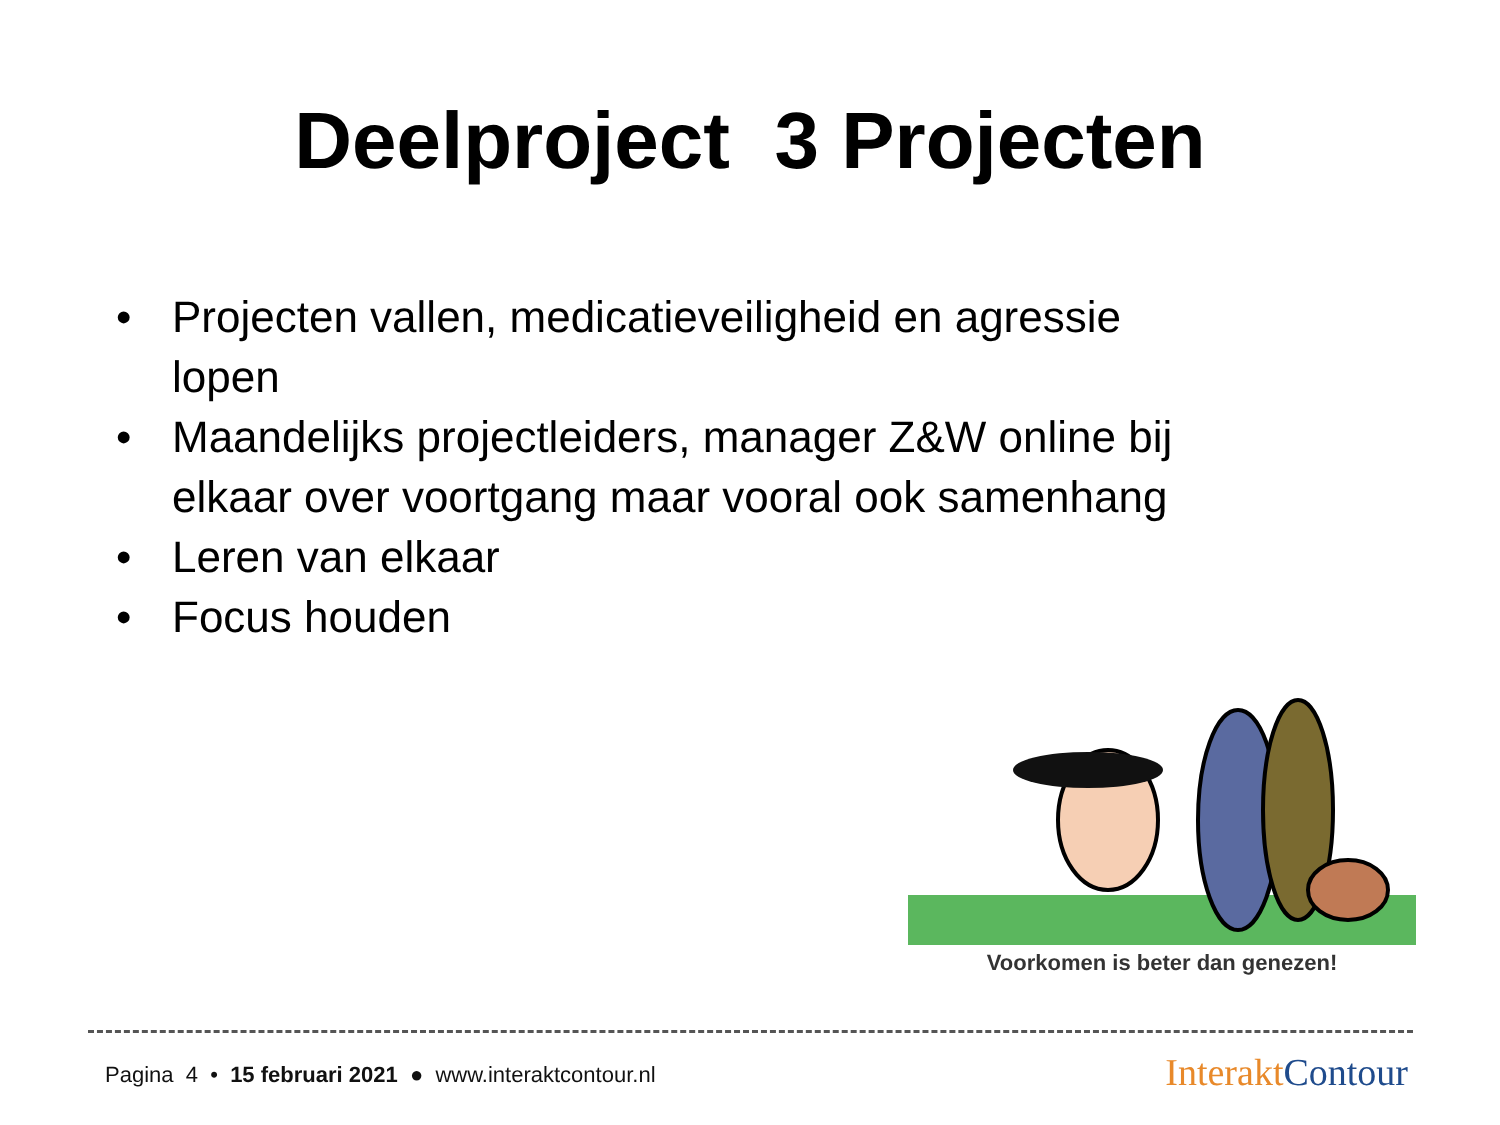Deelproject 3 Projecten
• Projecten vallen, medicatieveiligheid en agressie lopen
• Maandelijks projectleiders, manager Z&W online bij elkaar over voortgang maar vooral ook samenhang
• Leren van elkaar
• Focus houden
Voorkomen is beter dan genezen!
Pagina 4 • 15 februari 2021 ● www.interaktcontour.nl
Interakt Contour